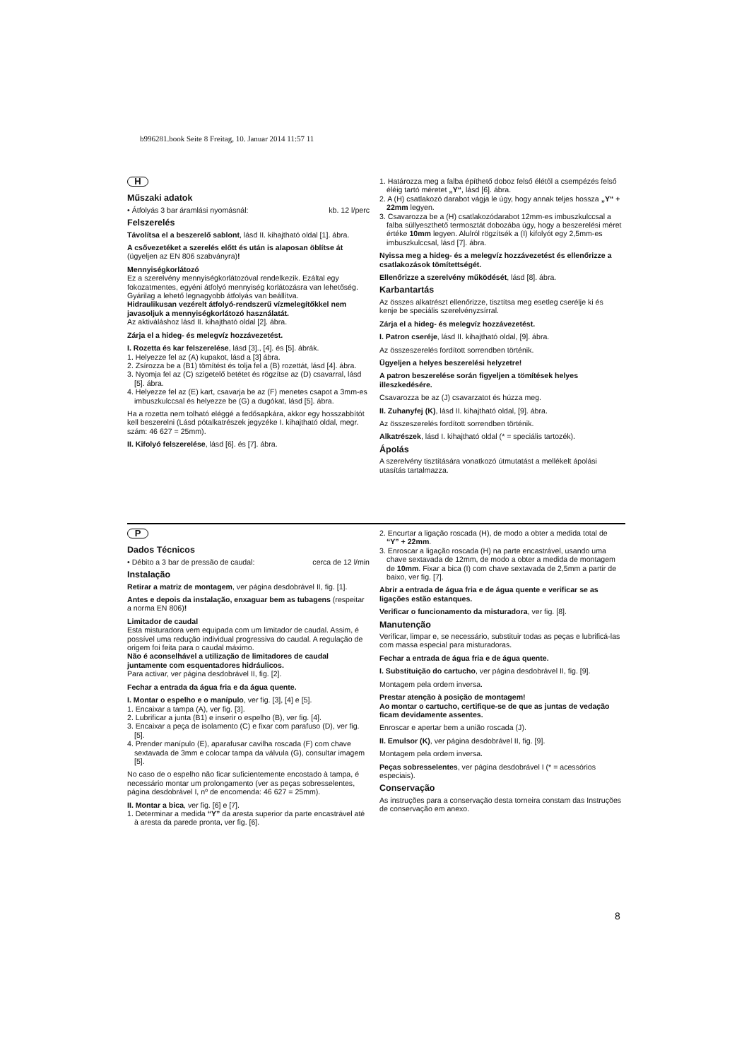b996281.book Seite 8 Freitag, 10. Januar 2014 11:57 11
H
Műszaki adatok
• Átfolyás 3 bar áramlási nyomásnál: kb. 12 l/perc
Felszerelés
Távolítsa el a beszerelő sablont, lásd II. kihajtható oldal [1]. ábra.
A csővezetéket a szerelés előtt és után is alaposan öblítse át (ügyeljen az EN 806 szabványra)!
Mennyiségkorlátozó
Ez a szerelvény mennyiségkorlátozóval rendelkezik. Ezáltal egy fokozatmentes, egyéni átfolyó mennyiség korlátozásra van lehetőség. Gyárilag a lehető legnagyobb átfolyás van beállítva.
Hidraulikusan vezérelt átfolyó-rendszerű vízmelegítőkkel nem javasoljuk a mennyiségkorlátozó használatát.
Az aktiváláshoz lásd II. kihajtható oldal [2]. ábra.
Zárja el a hideg- és melegvíz hozzávezetést.
I. Rozetta és kar felszerelése, lásd [3]., [4]. és [5]. ábrák.
1. Helyezze fel az (A) kupakot, lásd a [3] ábra.
2. Zsírozza be a (B1) tömítést és tolja fel a (B) rozettát, lásd [4]. ábra.
3. Nyomja fel az (C) szigetelő betétet és rögzítse az (D) csavarral, lásd [5]. ábra.
4. Helyezze fel az (E) kart, csavarja be az (F) menetes csapot a 3mm-es imbuszkulccsal és helyezze be (G) a dugókat, lásd [5]. ábra.
Ha a rozetta nem tolható eléggé a fedősapkára, akkor egy hosszabbítót kell beszerelni (Lásd pótalkatrészek jegyzéke I. kihajtható oldal, megr. szám: 46 627 = 25mm).
II. Kifolyó felszerelése, lásd [6]. és [7]. ábra.
1. Határozza meg a falba építhető doboz felső élétől a csempézés felső éléig tartó méretet „Y“, lásd [6]. ábra.
2. A (H) csatlakozó darabot vágja le úgy, hogy annak teljes hossza „Y“ + 22mm legyen.
3. Csavarozza be a (H) csatlakozódarabot 12mm-es imbuszkulccsal a falba süllyeszthető termosztát dobozába úgy, hogy a beszerelési méret értéke 10mm legyen. Alulról rögzítsék a (I) kifolyót egy 2,5mm-es imbuszkulccsal, lásd [7]. ábra.
Nyissa meg a hideg- és a melegvíz hozzávezetést és ellenőrizze a csatlakozások tömítettségét.
Ellenőrizze a szerelvény működését, lásd [8]. ábra.
Karbantartás
Az összes alkatrészt ellenőrizze, tisztítsa meg esetleg cserélje ki és kenje be speciális szerelvényzsírral.
Zárja el a hideg- és melegvíz hozzávezetést.
I. Patron cseréje, lásd II. kihajtható oldal, [9]. ábra.
Az összeszerelés fordított sorrendben történik.
Ügyeljen a helyes beszerelési helyzetre!
A patron beszerelése során figyeljen a tömítések helyes illeszkedésére.
Csavarozza be az (J) csavarzatot és húzza meg.
II. Zuhanyfej (K), lásd II. kihajtható oldal, [9]. ábra.
Az összeszerelés fordított sorrendben történik.
Alkatrészek, lásd I. kihajtható oldal (* = speciális tartozék).
Ápolás
A szerelvény tisztítására vonatkozó útmutatást a mellékelt ápolási utasítás tartalmazza.
P
Dados Técnicos
• Débito a 3 bar de pressão de caudal: cerca de 12 l/min
Instalação
Retirar a matriz de montagem, ver página desdobrável II, fig. [1].
Antes e depois da instalação, enxaguar bem as tubagens (respeitar a norma EN 806)!
Limitador de caudal
Esta misturadora vem equipada com um limitador de caudal. Assim, é possível uma redução individual progressiva do caudal. A regulação de origem foi feita para o caudal máximo.
Não é aconselhável a utilização de limitadores de caudal juntamente com esquentadores hidráulicos.
Para activar, ver página desdobrável II, fig. [2].
Fechar a entrada da água fria e da água quente.
I. Montar o espelho e o manípulo, ver fig. [3], [4] e [5].
1. Encaixar a tampa (A), ver fig. [3].
2. Lubrificar a junta (B1) e inserir o espelho (B), ver fig. [4].
3. Encaixar a peça de isolamento (C) e fixar com parafuso (D), ver fig. [5].
4. Prender manípulo (E), aparafusar cavilha roscada (F) com chave sextavada de 3mm e colocar tampa da válvula (G), consultar imagem [5].
No caso de o espelho não ficar suficientemente encostado à tampa, é necessário montar um prolongamento (ver as peças sobresselentes, página desdobrável I, nº de encomenda: 46 627 = 25mm).
II. Montar a bica, ver fig. [6] e [7].
1. Determinar a medida “Y” da aresta superior da parte encastrável até à aresta da parede pronta, ver fig. [6].
2. Encurtar a ligação roscada (H), de modo a obter a medida total de “Y” + 22mm.
3. Enroscar a ligação roscada (H) na parte encastrável, usando uma chave sextavada de 12mm, de modo a obter a medida de montagem de 10mm. Fixar a bica (I) com chave sextavada de 2,5mm a partir de baixo, ver fig. [7].
Abrir a entrada de água fria e de água quente e verificar se as ligações estão estanques.
Verificar o funcionamento da misturadora, ver fig. [8].
Manutenção
Verificar, limpar e, se necessário, substituir todas as peças e lubrificá-las com massa especial para misturadoras.
Fechar a entrada de água fria e de água quente.
I. Substituição do cartucho, ver página desdobrável II, fig. [9].
Montagem pela ordem inversa.
Prestar atenção à posição de montagem!
Ao montar o cartucho, certifique-se de que as juntas de vedação ficam devidamente assentes.
Enroscar e apertar bem a união roscada (J).
II. Emulsor (K), ver página desdobrável II, fig. [9].
Montagem pela ordem inversa.
Peças sobresselentes, ver página desdobrável I (* = acessórios especiais).
Conservação
As instruções para a conservação desta torneira constam das Instruções de conservação em anexo.
8